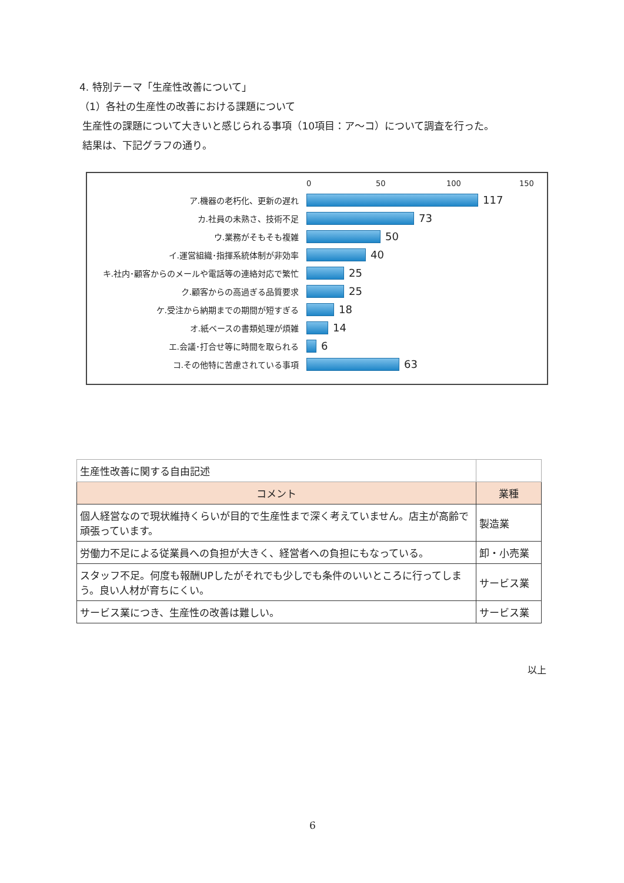4. 特別テーマ「生産性改善について」
（1）各社の生産性の改善における課題について
生産性の課題について大きいと感じられる事項（10項目：ア～コ）について調査を行った。
結果は、下記グラフの通り。
0 50 100 150
ア.機器の老朽化、更新の遅れ
117
カ.社員の未熟さ、技術不足
73
ウ.業務がそもそも複雑
50
イ.運営組織･指揮系統体制が非効率
40
キ.社内･顧客からのメールや電話等の連絡対応で繁忙
25
ク.顧客からの高過ぎる品質要求
25
ケ.受注から納期までの期間が短すぎる
18
オ.紙ベースの書類処理が煩雑
14
エ.会議･打合せ等に時間を取られる
6
コ.その他特に苦慮されている事項
63
| 生産性改善に関する自由記述 | |
| コメント | 業種 |
| 個人経営なので現状維持くらいが目的で生産性まで深く考えていません。店主が高齢で頑張っています。 | 製造業 |
| 労働力不足による従業員への負担が大きく、経営者への負担にもなっている。 | 卸・小売業 |
| スタッフ不足。何度も報酬UPしたがそれでも少しでも条件のいいところに行ってしまう。良い人材が育ちにくい。 | サービス業 |
| サービス業につき、生産性の改善は難しい。 | サービス業 |
以上
6